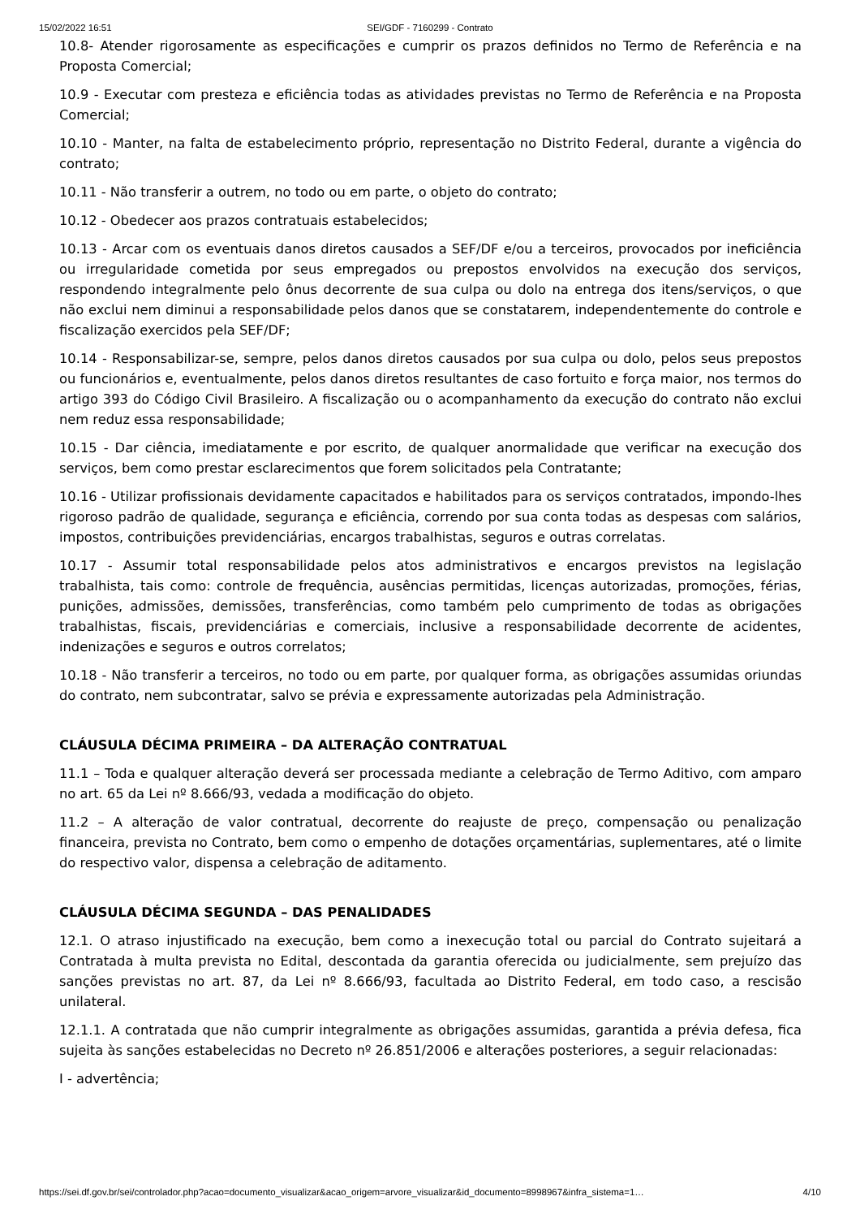15/02/2022 16:51 SEI/GDF - 7160299 - Contrato
10.8- Atender rigorosamente as especificações e cumprir os prazos definidos no Termo de Referência e na Proposta Comercial;
10.9 - Executar com presteza e eficiência todas as atividades previstas no Termo de Referência e na Proposta Comercial;
10.10 - Manter, na falta de estabelecimento próprio, representação no Distrito Federal, durante a vigência do contrato;
10.11 - Não transferir a outrem, no todo ou em parte, o objeto do contrato;
10.12 - Obedecer aos prazos contratuais estabelecidos;
10.13 - Arcar com os eventuais danos diretos causados a SEF/DF e/ou a terceiros, provocados por ineficiência ou irregularidade cometida por seus empregados ou prepostos envolvidos na execução dos serviços, respondendo integralmente pelo ônus decorrente de sua culpa ou dolo na entrega dos itens/serviços, o que não exclui nem diminui a responsabilidade pelos danos que se constatarem, independentemente do controle e fiscalização exercidos pela SEF/DF;
10.14 - Responsabilizar-se, sempre, pelos danos diretos causados por sua culpa ou dolo, pelos seus prepostos ou funcionários e, eventualmente, pelos danos diretos resultantes de caso fortuito e força maior, nos termos do artigo 393 do Código Civil Brasileiro. A fiscalização ou o acompanhamento da execução do contrato não exclui nem reduz essa responsabilidade;
10.15 - Dar ciência, imediatamente e por escrito, de qualquer anormalidade que verificar na execução dos serviços, bem como prestar esclarecimentos que forem solicitados pela Contratante;
10.16 - Utilizar profissionais devidamente capacitados e habilitados para os serviços contratados, impondo-lhes rigoroso padrão de qualidade, segurança e eficiência, correndo por sua conta todas as despesas com salários, impostos, contribuições previdenciárias, encargos trabalhistas, seguros e outras correlatas.
10.17 - Assumir total responsabilidade pelos atos administrativos e encargos previstos na legislação trabalhista, tais como: controle de frequência, ausências permitidas, licenças autorizadas, promoções, férias, punições, admissões, demissões, transferências, como também pelo cumprimento de todas as obrigações trabalhistas, fiscais, previdenciárias e comerciais, inclusive a responsabilidade decorrente de acidentes, indenizações e seguros e outros correlatos;
10.18 - Não transferir a terceiros, no todo ou em parte, por qualquer forma, as obrigações assumidas oriundas do contrato, nem subcontratar, salvo se prévia e expressamente autorizadas pela Administração.
CLÁUSULA DÉCIMA PRIMEIRA – DA ALTERAÇÃO CONTRATUAL
11.1 – Toda e qualquer alteração deverá ser processada mediante a celebração de Termo Aditivo, com amparo no art. 65 da Lei nº 8.666/93, vedada a modificação do objeto.
11.2 – A alteração de valor contratual, decorrente do reajuste de preço, compensação ou penalização financeira, prevista no Contrato, bem como o empenho de dotações orçamentárias, suplementares, até o limite do respectivo valor, dispensa a celebração de aditamento.
CLÁUSULA DÉCIMA SEGUNDA – DAS PENALIDADES
12.1. O atraso injustificado na execução, bem como a inexecução total ou parcial do Contrato sujeitará a Contratada à multa prevista no Edital, descontada da garantia oferecida ou judicialmente, sem prejuízo das sanções previstas no art. 87, da Lei nº 8.666/93, facultada ao Distrito Federal, em todo caso, a rescisão unilateral.
12.1.1. A contratada que não cumprir integralmente as obrigações assumidas, garantida a prévia defesa, fica sujeita às sanções estabelecidas no Decreto nº 26.851/2006 e alterações posteriores, a seguir relacionadas:
I - advertência;
https://sei.df.gov.br/sei/controlador.php?acao=documento_visualizar&acao_origem=arvore_visualizar&id_documento=8998967&infra_sistema=1… 4/10